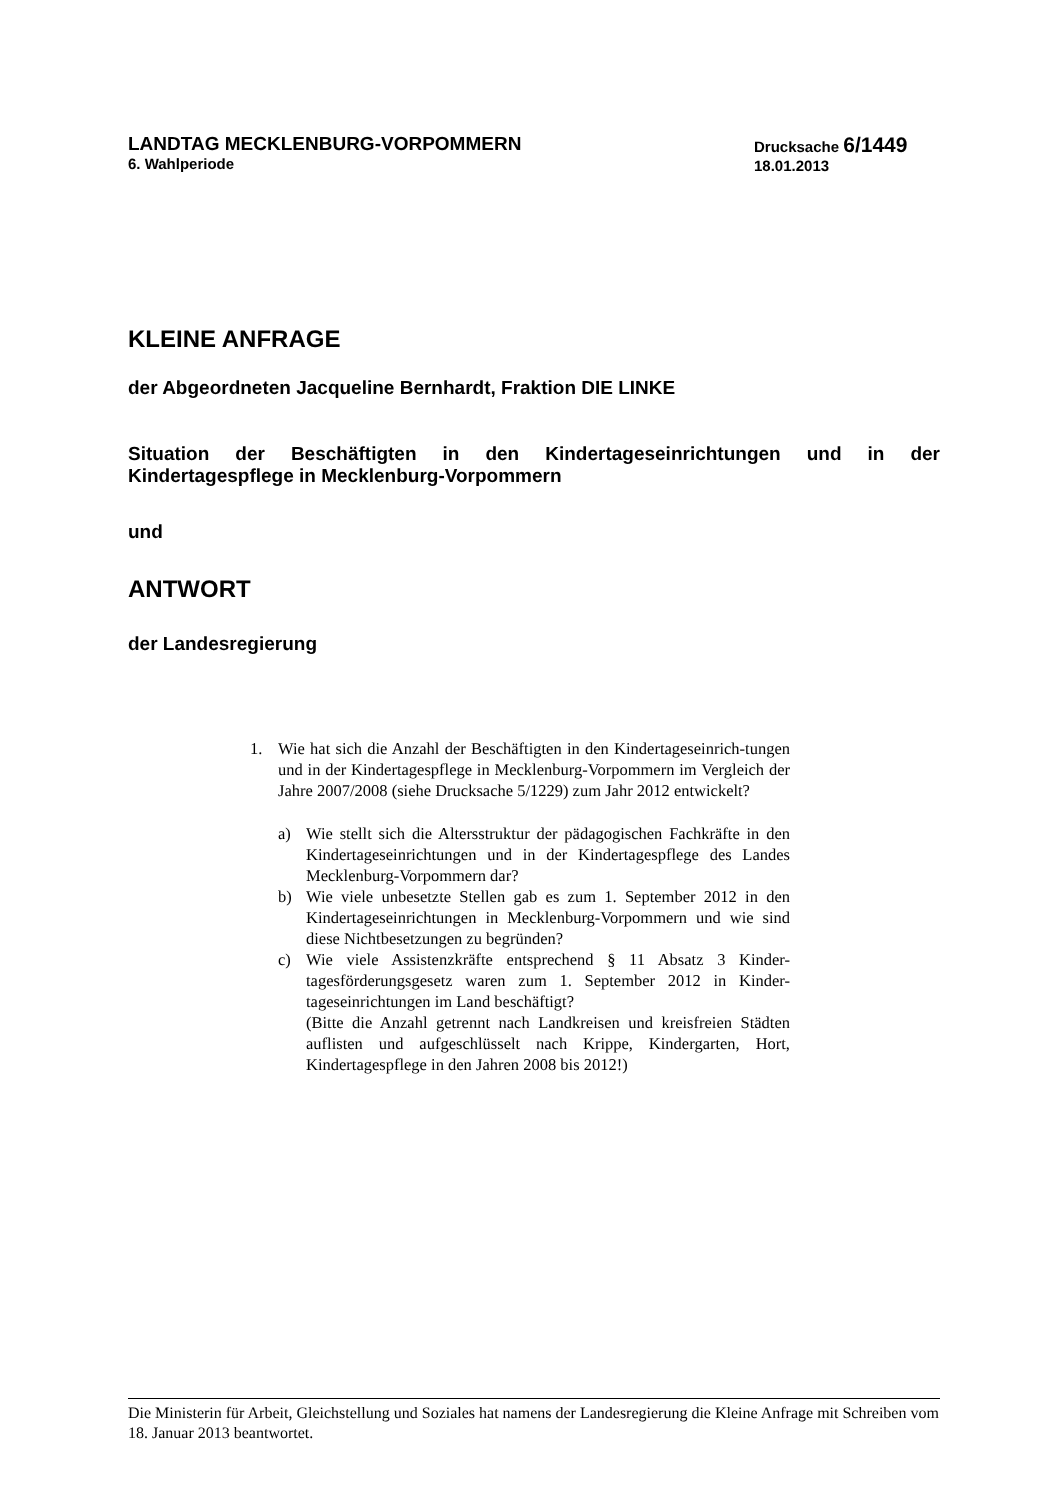LANDTAG MECKLENBURG-VORPOMMERN
6. Wahlperiode
Drucksache 6/1449
18.01.2013
KLEINE ANFRAGE
der Abgeordneten Jacqueline Bernhardt, Fraktion DIE LINKE
Situation der Beschäftigten in den Kindertageseinrichtungen und in der Kindertagespflege in Mecklenburg-Vorpommern
und
ANTWORT
der Landesregierung
1. Wie hat sich die Anzahl der Beschäftigten in den Kindertageseinrich-tungen und in der Kindertagespflege in Mecklenburg-Vorpommern im Vergleich der Jahre 2007/2008 (siehe Drucksache 5/1229) zum Jahr 2012 entwickelt?
a) Wie stellt sich die Altersstruktur der pädagogischen Fachkräfte in den Kindertageseinrichtungen und in der Kindertagespflege des Landes Mecklenburg-Vorpommern dar?
b) Wie viele unbesetzte Stellen gab es zum 1. September 2012 in den Kindertageseinrichtungen in Mecklenburg-Vorpommern und wie sind diese Nichtbesetzungen zu begründen?
c) Wie viele Assistenzkräfte entsprechend § 11 Absatz 3 Kinder-tagesförderungsgesetz waren zum 1. September 2012 in Kinder-tageseinrichtungen im Land beschäftigt?
(Bitte die Anzahl getrennt nach Landkreisen und kreisfreien Städten auflisten und aufgeschlüsselt nach Krippe, Kindergarten, Hort, Kindertagespflege in den Jahren 2008 bis 2012!)
Die Ministerin für Arbeit, Gleichstellung und Soziales hat namens der Landesregierung die Kleine Anfrage mit Schreiben vom 18. Januar 2013 beantwortet.